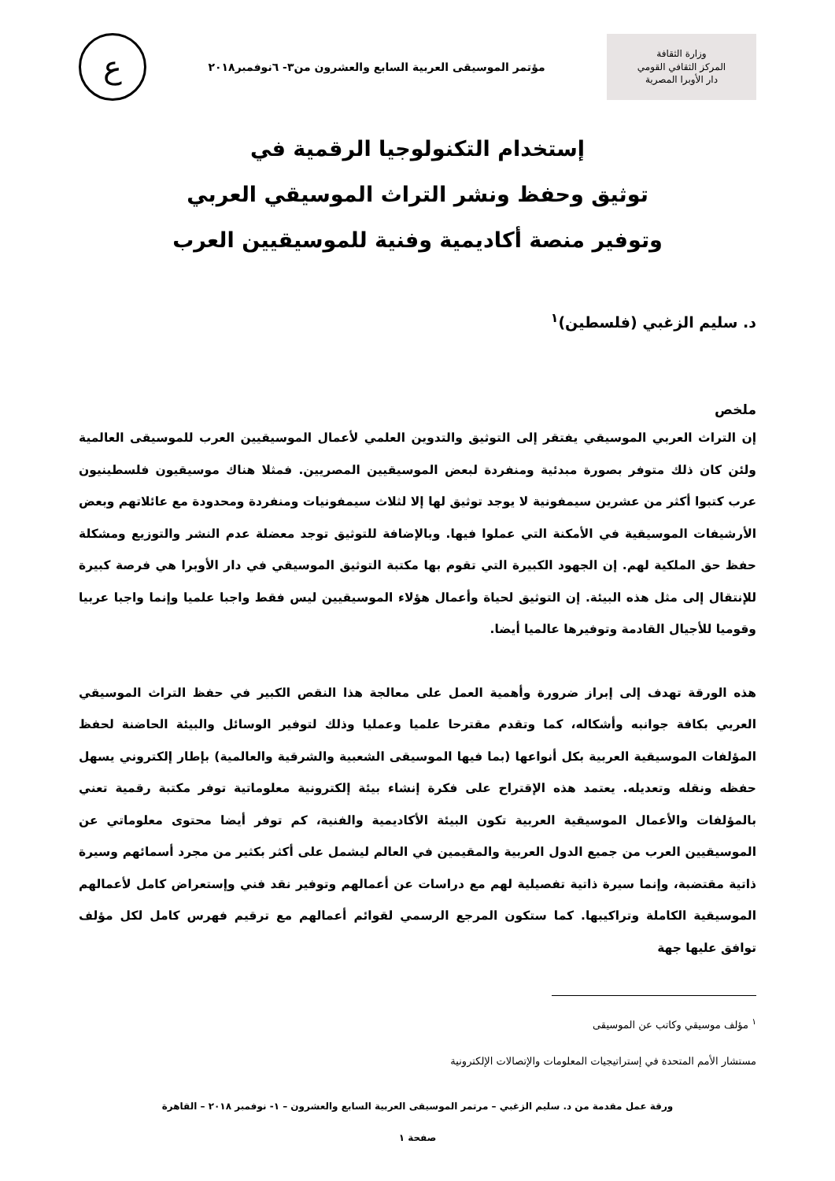وزارة الثقافة
المركز الثقافي القومي
دار الأوبرا المصرية
مؤتمر الموسيقى العربية السابع والعشرون من٣- ٦نوفمبر٢٠١٨
ع
إستخدام التكنولوجيا الرقمية في
توثيق وحفظ ونشر التراث الموسيقي العربي
وتوفير منصة أكاديمية وفنية للموسيقيين العرب
د. سليم الزغبي (فلسطين)<sup>١</sup>
ملخص
إن التراث العربي الموسيقي يفتقر إلى التوثيق والتدوين العلمي لأعمال الموسيقيين العرب للموسيقى العالمية ولئن كان ذلك متوفر بصورة مبدئية ومنفردة لبعض الموسيقيين المصريين. فمثلا هناك موسيقيون فلسطينيون عرب كتبوا أكثر من عشرين سيمفونية لا يوجد توثيق لها إلا لثلاث سيمفونيات ومنفردة ومحدودة مع عائلاتهم وبعض الأرشيفات الموسيقية في الأمكنة التي عملوا فيها. وبالإضافة للتوثيق توجد معضلة عدم النشر والتوزيع ومشكلة حفظ حق الملكية لهم. إن الجهود الكبيرة التي تقوم بها مكتبة التوثيق الموسيقي في دار الأوبرا هي فرصة كبيرة للإنتقال إلى مثل هذه البيئة. إن التوثيق لحياة وأعمال هؤلاء الموسيقيين ليس فقط واجبا علميا وإنما واجبا عربيا وقوميا للأجيال القادمة وتوفيرها عالميا أيضا.
هذه الورقة تهدف إلى إبراز ضرورة وأهمية العمل على معالجة هذا النقص الكبير في حفظ التراث الموسيقي العربي بكافة جوانبه وأشكاله، كما وتقدم مقترحا علميا وعمليا وذلك لتوفير الوسائل والبيئة الحاضنة لحفظ المؤلفات الموسيقية العربية بكل أنواعها (بما فيها الموسيقى الشعبية والشرقية والعالمية) بإطار إلكتروني يسهل حفظه ونقله وتعديله. يعتمد هذه الإقتراح على فكرة إنشاء بيئة إلكترونية معلوماتية توفر مكتبة رقمية تعني بالمؤلفات والأعمال الموسيقية العربية تكون البيئة الأكاديمية والفنية، كم توفر أيضا محتوى معلوماتي عن الموسيقيين العرب من جميع الدول العربية والمقيمين في العالم ليشمل على أكثر بكثير من مجرد أسمائهم وسيرة ذاتية مقتضبة، وإنما سيرة ذاتية تفصيلية لهم مع دراسات عن أعمالهم وتوفير نقد فني وإستعراض كامل لأعمالهم الموسيقية الكاملة وتراكيبها. كما ستكون المرجع الرسمي لقوائم أعمالهم مع ترقيم فهرس كامل لكل مؤلف توافق عليها جهة
<sup>١</sup> مؤلف موسيقي وكاتب عن الموسيقى
مستشار الأمم المتحدة في إستراتيجيات المعلومات والإتصالات الإلكترونية
ورقة عمل مقدمة من د. سليم الزغبي – مرتمر الموسيقى العربية السابع والعشرون – ١- نوفمبر ٢٠١٨ – القاهرة
صفحة ١